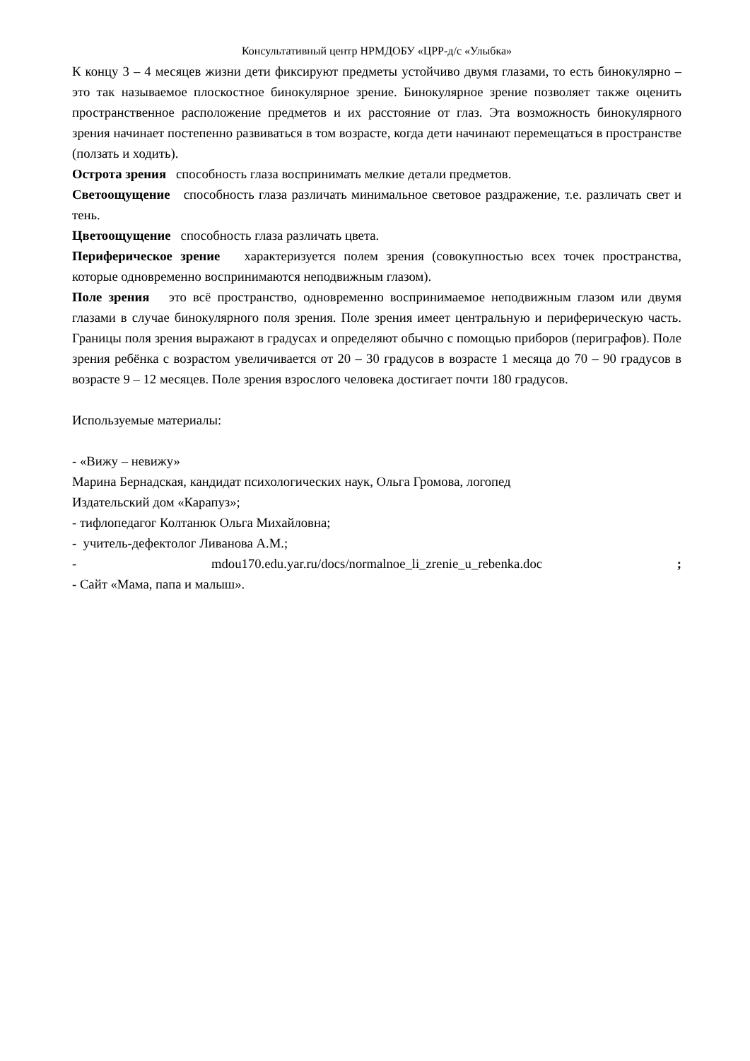Консультативный центр НРМДОБУ «ЦРР-д/с «Улыбка»
К концу 3 – 4 месяцев жизни дети фиксируют предметы устойчиво двумя глазами, то есть бинокулярно – это так называемое плоскостное бинокулярное зрение. Бинокулярное зрение позволяет также оценить пространственное расположение предметов и их расстояние от глаз. Эта возможность бинокулярного зрения начинает постепенно развиваться в том возрасте, когда дети начинают перемещаться в пространстве (ползать и ходить).
Острота зрения способность глаза воспринимать мелкие детали предметов.
Светоощущение способность глаза различать минимальное световое раздражение, т.е. различать свет и тень.
Цветоощущение способность глаза различать цвета.
Периферическое зрение характеризуется полем зрения (совокупностью всех точек пространства, которые одновременно воспринимаются неподвижным глазом).
Поле зрения это всё пространство, одновременно воспринимаемое неподвижным глазом или двумя глазами в случае бинокулярного поля зрения. Поле зрения имеет центральную и периферическую часть. Границы поля зрения выражают в градусах и определяют обычно с помощью приборов (периграфов). Поле зрения ребёнка с возрастом увеличивается от 20 – 30 градусов в возрасте 1 месяца до 70 – 90 градусов в возрасте 9 – 12 месяцев. Поле зрения взрослого человека достигает почти 180 градусов.
Используемые материалы:
- «Вижу – невижу»
Марина Бернадская, кандидат психологических наук, Ольга Громова, логопед
Издательский дом «Карапуз»;
- тифлопедагог Колтанюк Ольга Михайловна;
- учитель-дефектолог Ливанова А.М.;
- mdou170.edu.yar.ru/docs/normalnoe_li_zrenie_u_rebenka.doc ;
- Сайт «Мама, папа и малыш».